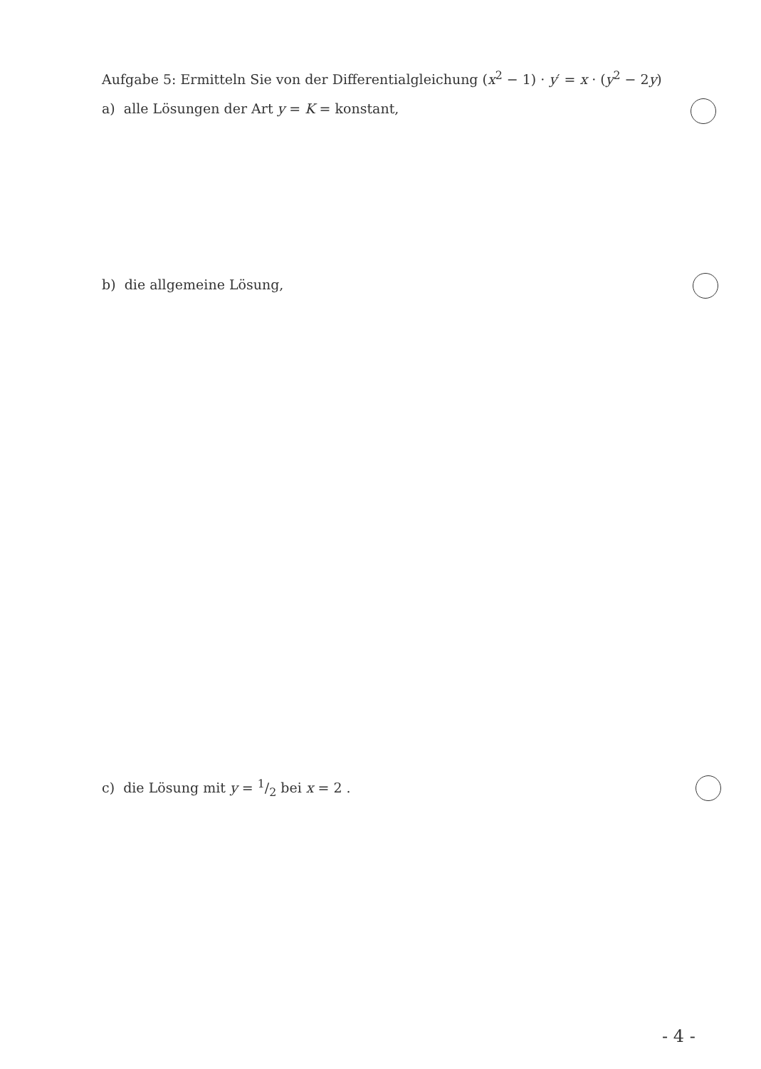Aufgabe 5: Ermitteln Sie von der Differentialgleichung (x<sup>2</sup> − 1) · y′ = x · (y<sup>2</sup> − 2y)
a) alle Lösungen der Art y = K = konstant,
b) die allgemeine Lösung,
c) die Lösung mit y = 1/2 bei x = 2 .
- 4 -